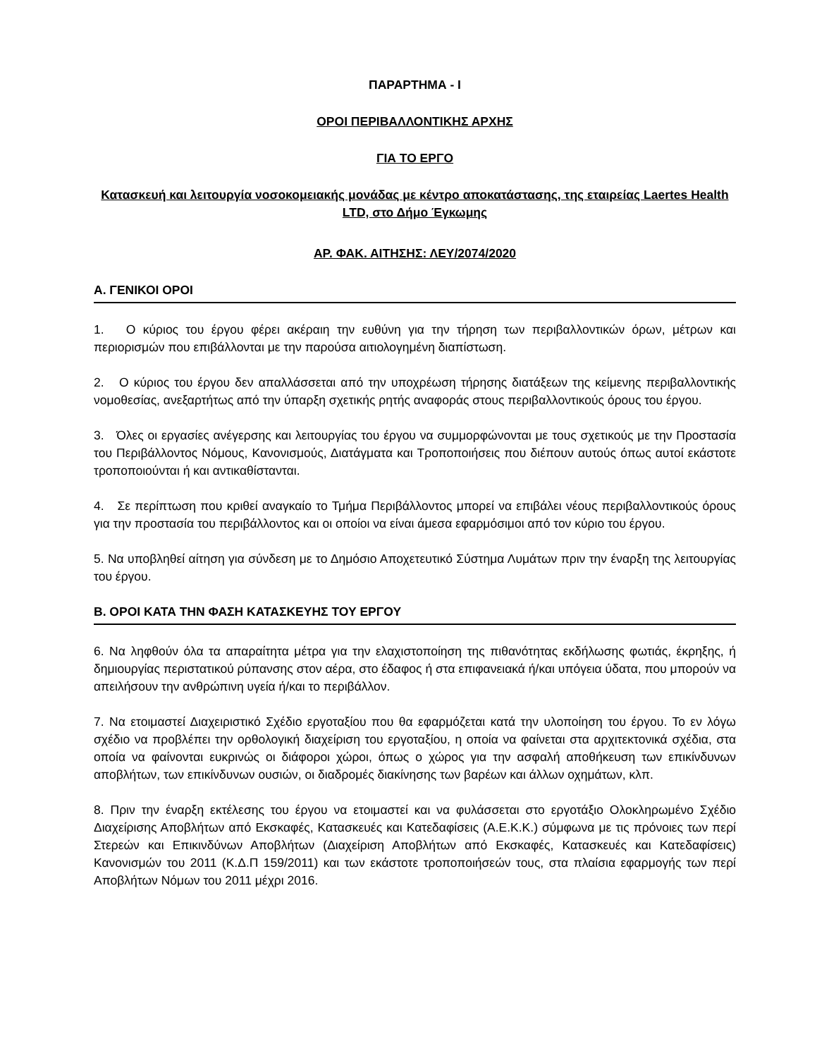ΠΑΡΑΡΤΗΜΑ - I
ΟΡΟΙ ΠΕΡΙΒΑΛΛΟΝΤΙΚΗΣ ΑΡΧΗΣ
ΓΙΑ ΤΟ ΕΡΓΟ
Κατασκευή και λειτουργία νοσοκομειακής μονάδας με κέντρο αποκατάστασης, της εταιρείας Laertes Health LTD, στο Δήμο Έγκωμης
ΑΡ. ΦΑΚ. ΑΙΤΗΣΗΣ: ΛΕΥ/2074/2020
Α. ΓΕΝΙΚΟΙ ΟΡΟΙ
1. Ο κύριος του έργου φέρει ακέραιη την ευθύνη για την τήρηση των περιβαλλοντικών όρων, μέτρων και περιορισμών που επιβάλλονται με την παρούσα αιτιολογημένη διαπίστωση.
2. Ο κύριος του έργου δεν απαλλάσσεται από την υποχρέωση τήρησης διατάξεων της κείμενης περιβαλλοντικής νομοθεσίας, ανεξαρτήτως από την ύπαρξη σχετικής ρητής αναφοράς στους περιβαλλοντικούς όρους του έργου.
3. Όλες οι εργασίες ανέγερσης και λειτουργίας του έργου να συμμορφώνονται με τους σχετικούς με την Προστασία του Περιβάλλοντος Νόμους, Κανονισμούς, Διατάγματα και Τροποποιήσεις που διέπουν αυτούς όπως αυτοί εκάστοτε τροποποιούνται ή και αντικαθίστανται.
4. Σε περίπτωση που κριθεί αναγκαίο το Τμήμα Περιβάλλοντος μπορεί να επιβάλει νέους περιβαλλοντικούς όρους για την προστασία του περιβάλλοντος και οι οποίοι να είναι άμεσα εφαρμόσιμοι από τον κύριο του έργου.
5. Να υποβληθεί αίτηση για σύνδεση με το Δημόσιο Αποχετευτικό Σύστημα Λυμάτων πριν την έναρξη της λειτουργίας του έργου.
Β. ΟΡΟΙ ΚΑΤΑ ΤΗΝ ΦΑΣΗ ΚΑΤΑΣΚΕΥΗΣ ΤΟΥ ΕΡΓΟΥ
6. Να ληφθούν όλα τα απαραίτητα μέτρα για την ελαχιστοποίηση της πιθανότητας εκδήλωσης φωτιάς, έκρηξης, ή δημιουργίας περιστατικού ρύπανσης στον αέρα, στο έδαφος ή στα επιφανειακά ή/και υπόγεια ύδατα, που μπορούν να απειλήσουν την ανθρώπινη υγεία ή/και το περιβάλλον.
7. Να ετοιμαστεί Διαχειριστικό Σχέδιο εργοταξίου που θα εφαρμόζεται κατά την υλοποίηση του έργου. Το εν λόγω σχέδιο να προβλέπει την ορθολογική διαχείριση του εργοταξίου, η οποία να φαίνεται στα αρχιτεκτονικά σχέδια, στα οποία να φαίνονται ευκρινώς οι διάφοροι χώροι, όπως ο χώρος για την ασφαλή αποθήκευση των επικίνδυνων αποβλήτων, των επικίνδυνων ουσιών, οι διαδρομές διακίνησης των βαρέων και άλλων οχημάτων, κλπ.
8. Πριν την έναρξη εκτέλεσης του έργου να ετοιμαστεί και να φυλάσσεται στο εργοτάξιο Ολοκληρωμένο Σχέδιο Διαχείρισης Αποβλήτων από Εκσκαφές, Κατασκευές και Κατεδαφίσεις (Α.Ε.Κ.Κ.) σύμφωνα με τις πρόνοιες των περί Στερεών και Επικινδύνων Αποβλήτων (Διαχείριση Αποβλήτων από Εκσκαφές, Κατασκευές και Κατεδαφίσεις) Κανονισμών του 2011 (Κ.Δ.Π 159/2011) και των εκάστοτε τροποποιήσεών τους, στα πλαίσια εφαρμογής των περί Αποβλήτων Νόμων του 2011 μέχρι 2016.